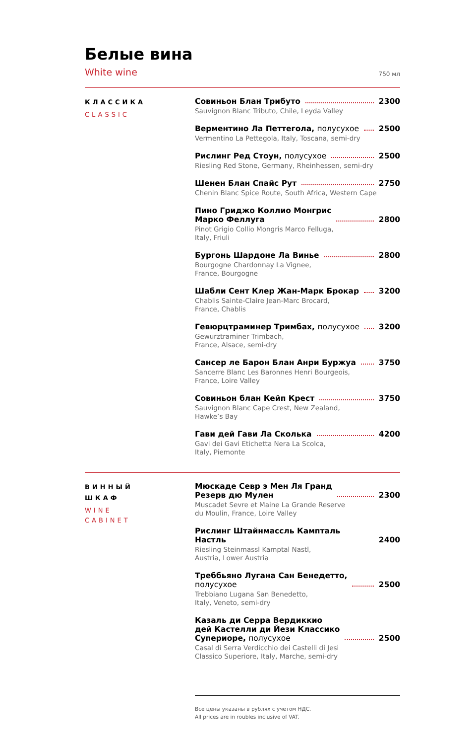Белые вина
White wine 750 мл
КЛАССИКА
CLASSIC
Совиньон Блан Трибуто 2300
Sauvignon Blanc Tributo, Chile, Leyda Valley
Верментино Ла Петтегола, полусухое 2500
Vermentino La Pettegola, Italy, Toscana, semi-dry
Рислинг Ред Стоун, полусухое 2500
Riesling Red Stone, Germany, Rheinhessen, semi-dry
Шенен Блан Спайс Рут 2750
Chenin Blanc Spice Route, South Africa, Western Cape
Пино Гриджо Коллио Монгрис
Марко Феллуга 2800
Pinot Grigio Collio Mongris Marco Felluga,
Italy, Friuli
Бургонь Шардоне Ла Винье 2800
Bourgogne Chardonnay La Vignee,
France, Bourgogne
Шабли Сент Клер Жан-Марк Брокар 3200
Chablis Sainte-Claire Jean-Marc Brocard,
France, Chablis
Гевюрцтраминер Тримбах, полусухое 3200
Gewurztraminer Trimbach,
France, Alsace, semi-dry
Сансер ле Барон Блан Анри Буржуа 3750
Sancerre Blanc Les Baronnes Henri Bourgeois,
France, Loire Valley
Совиньон блан Кейп Крест 3750
Sauvignon Blanc Cape Crest, New Zealand,
Hawke’s Bay
Гави дей Гави Ла Сколька 4200
Gavi dei Gavi Etichetta Nera La Scolca,
Italy, Piemonte
ВИННЫЙ
ШКАФ
WINE
CABINET
Мюскаде Севр э Мен Ля Гранд
Резерв дю Мулен 2300
Muscadet Sevre et Maine La Grande Reserve
du Moulin, France, Loire Valley
Рислинг Штайнмассль Кампталь Настль 2400
Riesling Steinmassl Kamptal Nastl,
Austria, Lower Austria
Треббьяно Лугана Сан Бенедетто,
полусухое 2500
Trebbiano Lugana San Benedetto,
Italy, Veneto, semi-dry
Казаль ди Серра Вердиккио
дей Кастелли ди Йези Классико
Супериоре, полусухое 2500
Casal di Serra Verdicchio dei Castelli di Jesi
Classico Superiore, Italy, Marche, semi-dry
Все цены указаны в рублях с учетом НДС.
All prices are in roubles inclusive of VAT.